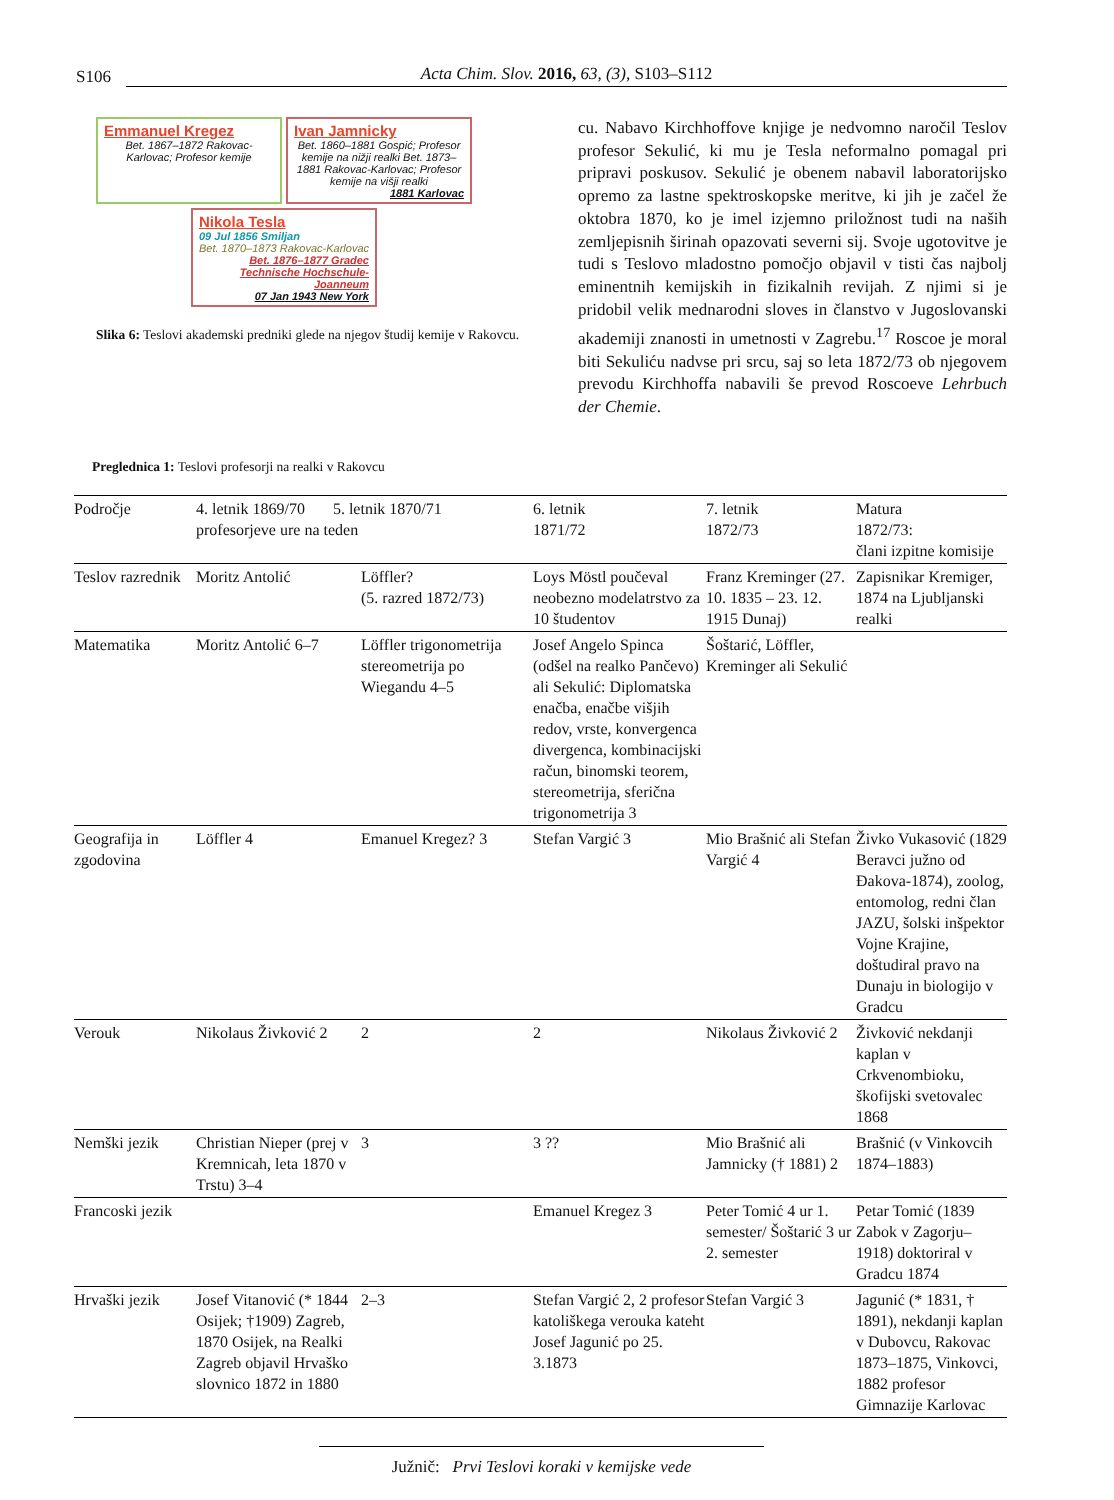S106
Acta Chim. Slov. 2016, 63, (3), S103–S112
Emmanuel Kregez
Bet. 1867–1872 Rakovac-Karlovac; Profesor kemije
Ivan Jamnicky
Bet. 1860–1881 Gospić; Profesor kemije na nižji realki Bet. 1873–1881 Rakovac-Karlovac; Profesor kemije na višji realki
1881 Karlovac
Nikola Tesla
09 Jul 1856 Smiljan
Bet. 1870–1873 Rakovac-Karlovac
Bet. 1876–1877 Gradec Technische Hochschule-Joanneum
07 Jan 1943 New York
Slika 6: Teslovi akademski predniki glede na njegov študij kemije v Rakovcu.
cu. Nabavo Kirchhoffove knjige je nedvomno naročil Teslov profesor Sekulić, ki mu je Tesla neformalno pomagal pri pripravi poskusov. Sekulić je obenem nabavil laboratorijsko opremo za lastne spektroskopske meritve, ki jih je začel že oktobra 1870, ko je imel izjemno priložnost tudi na naših zemljepisnih širinah opazovati severni sij. Svoje ugotovitve je tudi s Teslovo mladostno pomočjo objavil v tisti čas najbolj eminentnih kemijskih in fizikalnih revijah. Z njimi si je pridobil velik mednarodni sloves in članstvo v Jugoslovanski akademiji znanosti in umetnosti v Zagrebu.<sup>17</sup> Roscoe je moral biti Sekuliću nadvse pri srcu, saj so leta 1872/73 ob njegovem prevodu Kirchhoffa nabavili še prevod Roscoeve Lehrbuch der Chemie.
Preglednica 1: Teslovi profesorji na realki v Rakovcu
| Področje | 4. letnik 1869/70 5. letnik 1870/71 profesorjeve ure na teden | | 6. letnik 1871/72 | 7. letnik 1872/73 | Matura 1872/73: člani izpitne komisije |
| --- | --- | --- | --- | --- | --- |
| Teslov razrednik | Moritz Antolić | Löffler? (5. razred 1872/73) | Loys Möstl poučeval neobezno modelatrstvo za 10 študentov | Franz Kreminger (27. 10. 1835 – 23. 12. 1915 Dunaj) | Zapisnikar Kremiger, 1874 na Ljubljanski realki |
| Matematika | Moritz Antolić 6–7 | Löffler trigonometrija stereometrija po Wiegandu 4–5 | Josef Angelo Spinca (odšel na realko Pančevo) ali Sekulić: Diplomatska enačba, enačbe višjih redov, vrste, konvergenca divergenca, kombinacijski račun, binomski teorem, stereometrija, sferična trigonometrija 3 | Šoštarić, Löffler, Kreminger ali Sekulić | |
| Geografija in zgodovina | Löffler 4 | Emanuel Kregez? 3 | Stefan Vargić 3 | Mio Brašnić ali Stefan Vargić 4 | Živko Vukasović (1829 Beravci južno od Đakova-1874), zoolog, entomolog, redni član JAZU, šolski inšpektor Vojne Krajine, doštudiral pravo na Dunaju in biologijo v Gradcu |
| Verouk | Nikolaus Živković 2 | 2 | 2 | Nikolaus Živković 2 | Živković nekdanji kaplan v Crkvenombioku, škofijski svetovalec 1868 |
| Nemški jezik | Christian Nieper (prej v Kremnicah, leta 1870 v Trstu) 3–4 | 3 | 3 ?? | Mio Brašnić ali Jamnicky († 1881) 2 | Brašnić (v Vinkovcih 1874–1883) |
| Francoski jezik | | | Emanuel Kregez 3 | Peter Tomić 4 ur 1. semester/ Šoštarić 3 ur 2. semester | Petar Tomić (1839 Zabok v Zagorju–1918) doktoriral v Gradcu 1874 |
| Hrvaški jezik | Josef Vitanović (* 1844 Osijek; †1909) Zagreb, 1870 Osijek, na Realki Zagreb objavil Hrvaško slovnico 1872 in 1880 | 2–3 | Stefan Vargić 2, 2 profesor katoliškega verouka kateht Josef Jagunić po 25. 3.1873 | Stefan Vargić 3 | Jagunić (* 1831, † 1891), nekdanji kaplan v Dubovcu, Rakovac 1873–1875, Vinkovci, 1882 profesor Gimnazije Karlovac |
Južnič: Prvi Teslovi koraki v kemijske vede